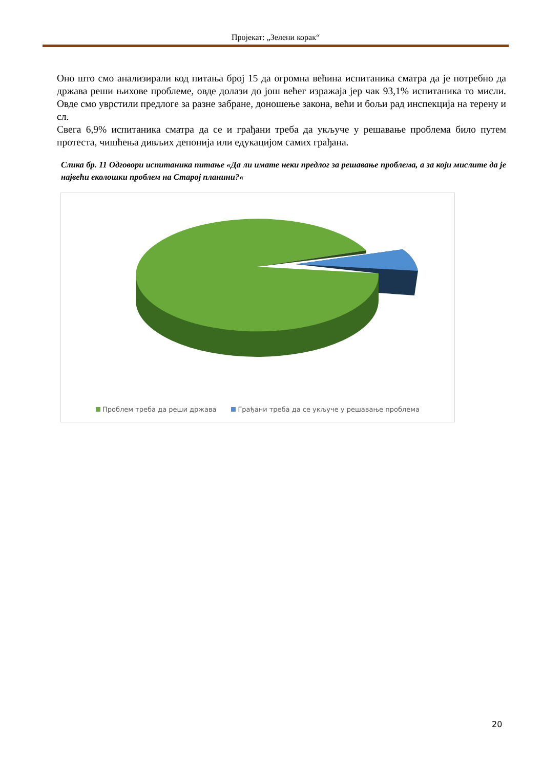Пројекат: „Зелени корак“
Оно што смо анализирали код питања број 15 да огромна већина испитаника сматра да је потребно да држава реши њихове проблеме, овде долази до још већег изражаја јер чак 93,1% испитаника то мисли. Овде смо уврстили предлоге за разне забране, доношење закона, већи и бољи рад инспекција на терену и сл.
Свега 6,9% испитаника сматра да се и грађани треба да укључе у решавање проблема било путем протеста, чишћења дивљих депонија или едукацијом самих грађана.
Слика бр. 11 Одговори испитаника питање «Да ли имате неки предлог за решавање проблема, а за који мислите да је највећи еколошки проблем на Старој планини?«
Проблем треба да реши држава Грађани треба да се укључе у решавање проблема
20